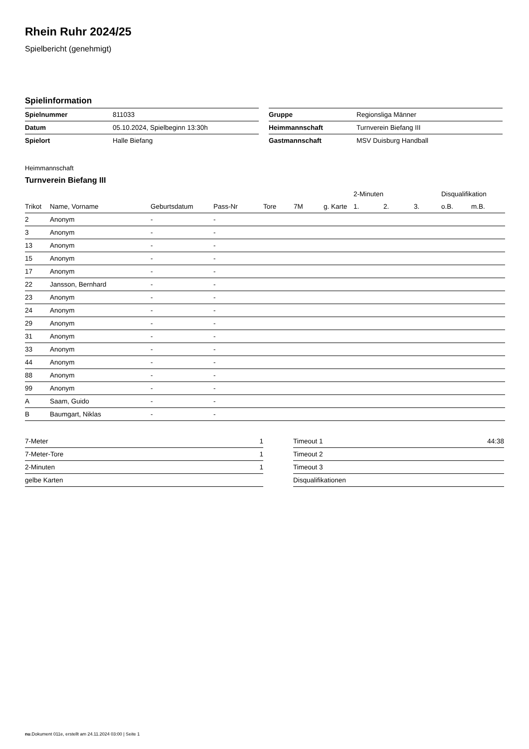Rhein Ruhr 2024/25
Spielbericht (genehmigt)
Spielinformation
| Spielnummer | 811033 |
| Datum | 05.10.2024, Spielbeginn 13:30h |
| Spielort | Halle Biefang |
| Gruppe | Regionsliga Männer |
| Heimmannschaft | Turnverein Biefang III |
| Gastmannschaft | MSV Duisburg Handball |
Heimmannschaft
Turnverein Biefang III
| | | | | | | | 2-Minuten | | | Disqualifikation | |
| --- | --- | --- | --- | --- | --- | --- | --- | --- | --- | --- | --- |
| Trikot | Name, Vorname | Geburtsdatum | Pass-Nr | Tore | 7M | g. Karte | 1. | 2. | 3. | o.B. | m.B. |
| 2 | Anonym | - | - | | | | | | | | |
| 3 | Anonym | - | - | | | | | | | | |
| 13 | Anonym | - | - | | | | | | | | |
| 15 | Anonym | - | - | | | | | | | | |
| 17 | Anonym | - | - | | | | | | | | |
| 22 | Jansson, Bernhard | - | - | | | | | | | | |
| 23 | Anonym | - | - | | | | | | | | |
| 24 | Anonym | - | - | | | | | | | | |
| 29 | Anonym | - | - | | | | | | | | |
| 31 | Anonym | - | - | | | | | | | | |
| 33 | Anonym | - | - | | | | | | | | |
| 44 | Anonym | - | - | | | | | | | | |
| 88 | Anonym | - | - | | | | | | | | |
| 99 | Anonym | - | - | | | | | | | | |
| A | Saam, Guido | - | - | | | | | | | | |
| B | Baumgart, Niklas | - | - | | | | | | | | |
| 7-Meter | 1 |
| 7-Meter-Tore | 1 |
| 2-Minuten | 1 |
| gelbe Karten | |
| Timeout 1 | 44:38 |
| Timeout 2 | |
| Timeout 3 | |
| Disqualifikationen | |
nu.Dokument 011e, erstellt am 24.11.2024 03:00 | Seite 1